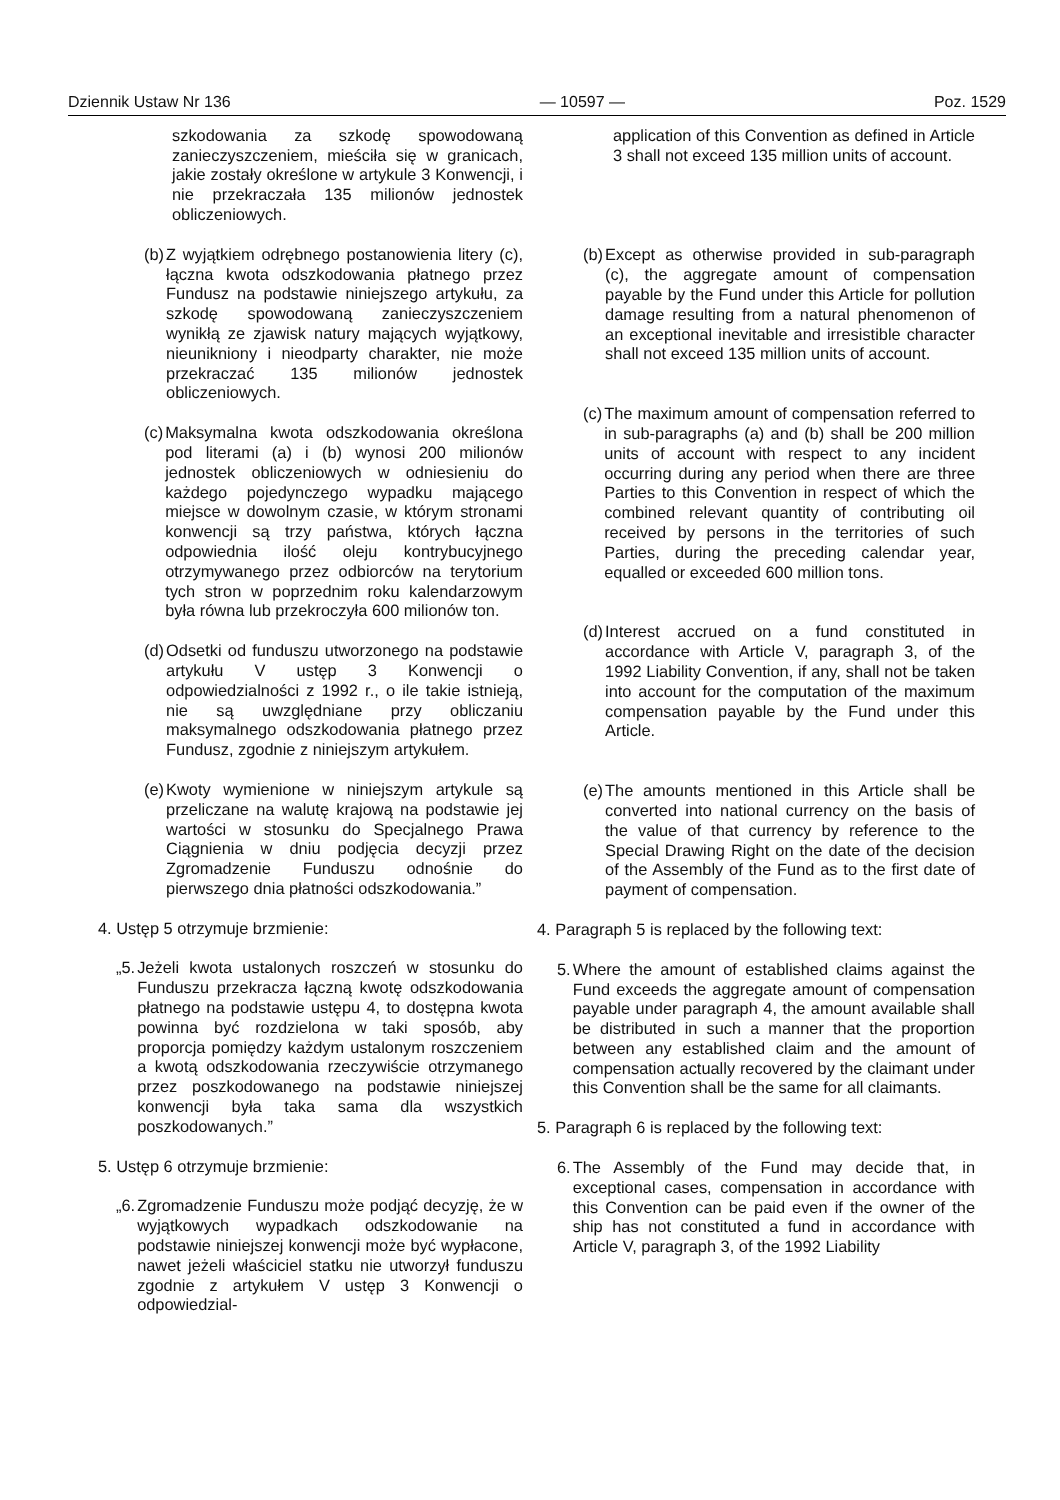Dziennik Ustaw Nr 136 — 10597 — Poz. 1529
szkodowania za szkodę spowodowaną zanieczyszczeniem, mieściła się w granicach, jakie zostały określone w artykule 3 Konwencji, i nie przekraczała 135 milionów jednostek obliczeniowych.
(b) Z wyjątkiem odrębnego postanowienia litery (c), łączna kwota odszkodowania płatnego przez Fundusz na podstawie niniejszego artykułu, za szkodę spowodowaną zanieczyszczeniem wynikłą ze zjawisk natury mających wyjątkowy, nieunikniony i nieodparty charakter, nie może przekraczać 135 milionów jednostek obliczeniowych.
(c) Maksymalna kwota odszkodowania określona pod literami (a) i (b) wynosi 200 milionów jednostek obliczeniowych w odniesieniu do każdego pojedynczego wypadku mającego miejsce w dowolnym czasie, w którym stronami konwencji są trzy państwa, których łączna odpowiednia ilość oleju kontrybucyjnego otrzymywanego przez odbiorców na terytorium tych stron w poprzednim roku kalendarzowym była równa lub przekroczyła 600 milionów ton.
(d) Odsetki od funduszu utworzonego na podstawie artykułu V ustęp 3 Konwencji o odpowiedzialności z 1992 r., o ile takie istnieją, nie są uwzględniane przy obliczaniu maksymalnego odszkodowania płatnego przez Fundusz, zgodnie z niniejszym artykułem.
(e) Kwoty wymienione w niniejszym artykule są przeliczane na walutę krajową na podstawie jej wartości w stosunku do Specjalnego Prawa Ciągnienia w dniu podjęcia decyzji przez Zgromadzenie Funduszu odnośnie do pierwszego dnia płatności odszkodowania.”
4. Ustęp 5 otrzymuje brzmienie:
„5. Jeżeli kwota ustalonych roszczeń w stosunku do Funduszu przekracza łączną kwotę odszkodowania płatnego na podstawie ustępu 4, to dostępna kwota powinna być rozdzielona w taki sposób, aby proporcja pomiędzy każdym ustalonym roszczeniem a kwotą odszkodowania rzeczywiście otrzymanego przez poszkodowanego na podstawie niniejszej konwencji była taka sama dla wszystkich poszkodowanych.”
5. Ustęp 6 otrzymuje brzmienie:
„6. Zgromadzenie Funduszu może podjąć decyzję, że w wyjątkowych wypadkach odszkodowanie na podstawie niniejszej konwencji może być wypłacone, nawet jeżeli właściciel statku nie utworzył funduszu zgodnie z artykułem V ustęp 3 Konwencji o odpowiedzial-
application of this Convention as defined in Article 3 shall not exceed 135 million units of account.
(b) Except as otherwise provided in sub-paragraph (c), the aggregate amount of compensation payable by the Fund under this Article for pollution damage resulting from a natural phenomenon of an exceptional inevitable and irresistible character shall not exceed 135 million units of account.
(c) The maximum amount of compensation referred to in sub-paragraphs (a) and (b) shall be 200 million units of account with respect to any incident occurring during any period when there are three Parties to this Convention in respect of which the combined relevant quantity of contributing oil received by persons in the territories of such Parties, during the preceding calendar year, equalled or exceeded 600 million tons.
(d) Interest accrued on a fund constituted in accordance with Article V, paragraph 3, of the 1992 Liability Convention, if any, shall not be taken into account for the computation of the maximum compensation payable by the Fund under this Article.
(e) The amounts mentioned in this Article shall be converted into national currency on the basis of the value of that currency by reference to the Special Drawing Right on the date of the decision of the Assembly of the Fund as to the first date of payment of compensation.
4. Paragraph 5 is replaced by the following text:
5. Where the amount of established claims against the Fund exceeds the aggregate amount of compensation payable under paragraph 4, the amount available shall be distributed in such a manner that the proportion between any established claim and the amount of compensation actually recovered by the claimant under this Convention shall be the same for all claimants.
5. Paragraph 6 is replaced by the following text:
6. The Assembly of the Fund may decide that, in exceptional cases, compensation in accordance with this Convention can be paid even if the owner of the ship has not constituted a fund in accordance with Article V, paragraph 3, of the 1992 Liability